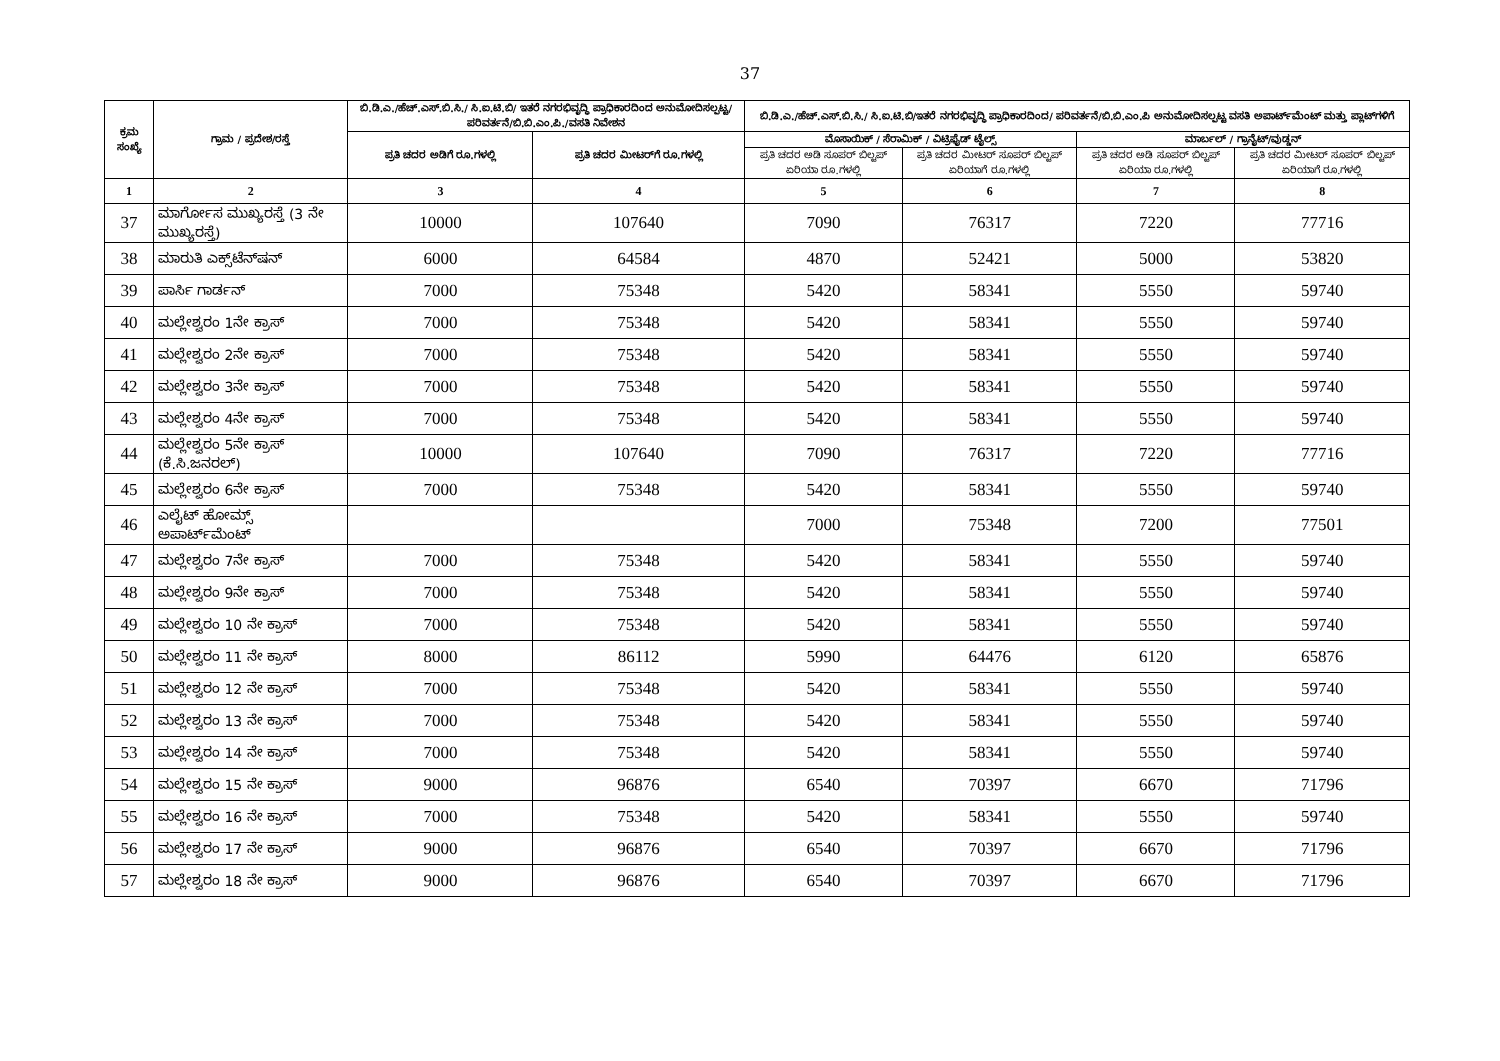37
| ಕ್ರಮ ಸಂಖ್ಯೆ | ಗ್ರಾಮ / ಪ್ರದೇಶ/ರಸ್ತೆ | ಬಿ.ಡಿ.ಎ./ಹೆಚ್.ಎಸ್.ಬಿ.ಸಿ./ ಸಿ.ಐ.ಟಿ.ಬಿ/ ಇತರೆ ನಗರಭಿವೃದ್ಧಿ ಪ್ರಾಧಿಕಾರದಿಂದ ಅನುಮೋದಿಸಲ್ಪಟ್ಟ/ ಪರಿವರ್ತನೆ/ಬಿ.ಬಿ.ಎಂ.ಪಿ./ವಸತಿ ನಿವೇಶನ | | ಬಿ.ಡಿ.ಎ./ಹೆಚ್.ಎಸ್.ಬಿ.ಸಿ./ ಸಿ.ಐ.ಟಿ.ಬಿ/ಇತರೆ ನಗರಭಿವೃದ್ಧಿ ಪ್ರಾಧಿಕಾರದಿಂದ/ ಪರಿವರ್ತನೆ/ಬಿ.ಬಿ.ಎಂ.ಪಿ ಅನುಮೋದಿಸಲ್ಪಟ್ಟ ವಸತಿ ಅಪಾರ್ಟ್‌ಮೆಂಟ್ ಮತ್ತು ಪ್ಲಾಟ್‌ಗಳಿಗೆ | | | |
| --- | --- | --- | --- | --- | --- | --- | --- |
| | | ಪ್ರತಿ ಚದರ ಅಡಿಗೆ ರೂ.ಗಳಲ್ಲಿ | ಪ್ರತಿ ಚದರ ಮೀಟರ್‌ಗೆ ರೂ.ಗಳಲ್ಲಿ | ಮೊಸಾಯಿಕ್ / ಸೆರಾಮಿಕ್ / ವಿಟ್ರಿಫೈಡ್ ಟೈಲ್ಸ್ | | ಮಾರ್ಬಲ್ / ಗ್ರಾನೈಟ್/ವುಡ್ಡನ್ | |
| | | | | ಪ್ರತಿ ಚದರ ಅಡಿ ಸೂಪರ್ ಬಿಲ್ಟಪ್ ಏರಿಯಾ ರೂ.ಗಳಲ್ಲಿ | ಪ್ರತಿ ಚದರ ಮೀಟರ್ ಸೂಪರ್ ಬಿಲ್ಟಪ್ ಏರಿಯಾಗೆ ರೂ.ಗಳಲ್ಲಿ | ಪ್ರತಿ ಚದರ ಅಡಿ ಸೂಪರ್ ಬಿಲ್ಟಪ್ ಏರಿಯಾ ರೂ.ಗಳಲ್ಲಿ | ಪ್ರತಿ ಚದರ ಮೀಟರ್ ಸೂಪರ್ ಬಿಲ್ಟಪ್ ಏರಿಯಾಗೆ ರೂ.ಗಳಲ್ಲಿ |
| 1 | 2 | 3 | 4 | 5 | 6 | 7 | 8 |
| 37 | ಮಾರ್ಗೋಸ ಮುಖ್ಯರಸ್ತೆ (3 ನೇ ಮುಖ್ಯರಸ್ತೆ) | 10000 | 107640 | 7090 | 76317 | 7220 | 77716 |
| 38 | ಮಾರುತಿ ಎಕ್ಸ್‌ಟೆನ್‌ಷನ್ | 6000 | 64584 | 4870 | 52421 | 5000 | 53820 |
| 39 | ಪಾರ್ಸಿ ಗಾರ್ಡನ್ | 7000 | 75348 | 5420 | 58341 | 5550 | 59740 |
| 40 | ಮಲ್ಲೇಶ್ವರಂ 1ನೇ ಕ್ರಾಸ್ | 7000 | 75348 | 5420 | 58341 | 5550 | 59740 |
| 41 | ಮಲ್ಲೇಶ್ವರಂ 2ನೇ ಕ್ರಾಸ್ | 7000 | 75348 | 5420 | 58341 | 5550 | 59740 |
| 42 | ಮಲ್ಲೇಶ್ವರಂ 3ನೇ ಕ್ರಾಸ್ | 7000 | 75348 | 5420 | 58341 | 5550 | 59740 |
| 43 | ಮಲ್ಲೇಶ್ವರಂ 4ನೇ ಕ್ರಾಸ್ | 7000 | 75348 | 5420 | 58341 | 5550 | 59740 |
| 44 | ಮಲ್ಲೇಶ್ವರಂ 5ನೇ ಕ್ರಾಸ್ (ಕೆ.ಸಿ.ಜನರಲ್) | 10000 | 107640 | 7090 | 76317 | 7220 | 77716 |
| 45 | ಮಲ್ಲೇಶ್ವರಂ 6ನೇ ಕ್ರಾಸ್ | 7000 | 75348 | 5420 | 58341 | 5550 | 59740 |
| 46 | ಎಲೈಟ್ ಹೋಮ್ಸ್ ಅಪಾರ್ಟ್‌ಮೆಂಟ್ | | | 7000 | 75348 | 7200 | 77501 |
| 47 | ಮಲ್ಲೇಶ್ವರಂ 7ನೇ ಕ್ರಾಸ್ | 7000 | 75348 | 5420 | 58341 | 5550 | 59740 |
| 48 | ಮಲ್ಲೇಶ್ವರಂ 9ನೇ ಕ್ರಾಸ್ | 7000 | 75348 | 5420 | 58341 | 5550 | 59740 |
| 49 | ಮಲ್ಲೇಶ್ವರಂ 10 ನೇ ಕ್ರಾಸ್ | 7000 | 75348 | 5420 | 58341 | 5550 | 59740 |
| 50 | ಮಲ್ಲೇಶ್ವರಂ 11 ನೇ ಕ್ರಾಸ್ | 8000 | 86112 | 5990 | 64476 | 6120 | 65876 |
| 51 | ಮಲ್ಲೇಶ್ವರಂ 12 ನೇ ಕ್ರಾಸ್ | 7000 | 75348 | 5420 | 58341 | 5550 | 59740 |
| 52 | ಮಲ್ಲೇಶ್ವರಂ 13 ನೇ ಕ್ರಾಸ್ | 7000 | 75348 | 5420 | 58341 | 5550 | 59740 |
| 53 | ಮಲ್ಲೇಶ್ವರಂ 14 ನೇ ಕ್ರಾಸ್ | 7000 | 75348 | 5420 | 58341 | 5550 | 59740 |
| 54 | ಮಲ್ಲೇಶ್ವರಂ 15 ನೇ ಕ್ರಾಸ್ | 9000 | 96876 | 6540 | 70397 | 6670 | 71796 |
| 55 | ಮಲ್ಲೇಶ್ವರಂ 16 ನೇ ಕ್ರಾಸ್ | 7000 | 75348 | 5420 | 58341 | 5550 | 59740 |
| 56 | ಮಲ್ಲೇಶ್ವರಂ 17 ನೇ ಕ್ರಾಸ್ | 9000 | 96876 | 6540 | 70397 | 6670 | 71796 |
| 57 | ಮಲ್ಲೇಶ್ವರಂ 18 ನೇ ಕ್ರಾಸ್ | 9000 | 96876 | 6540 | 70397 | 6670 | 71796 |